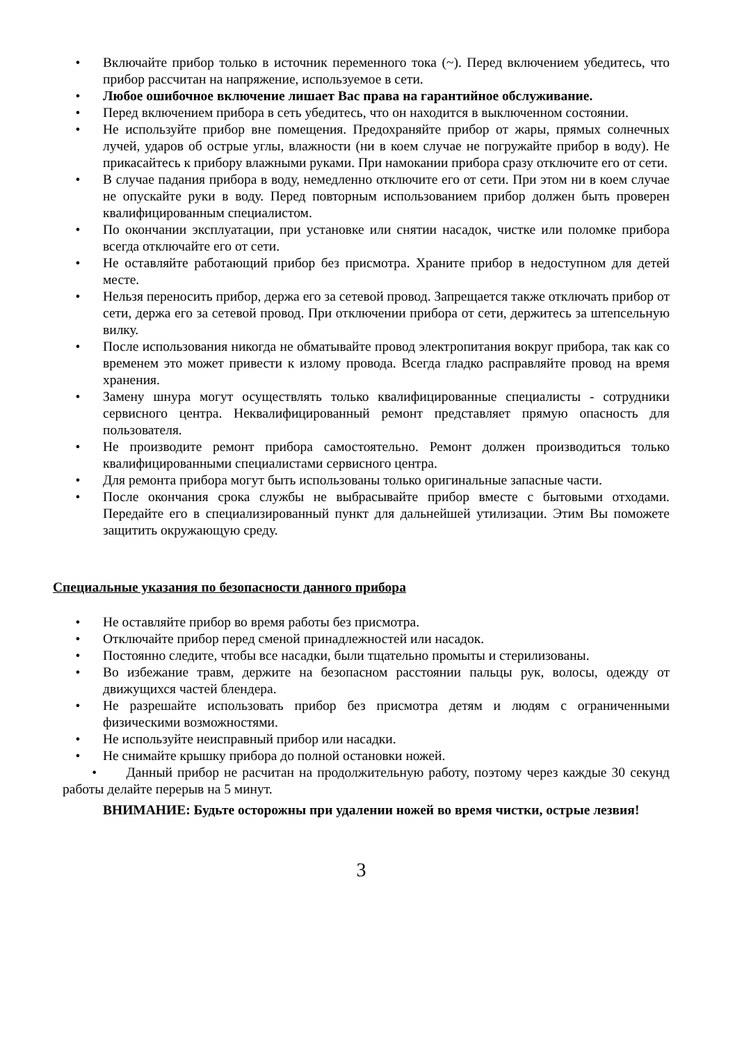• Включайте прибор только в источник переменного тока (~). Перед включением убедитесь, что прибор рассчитан на напряжение, используемое в сети.
• Любое ошибочное включение лишает Вас права на гарантийное обслуживание.
• Перед включением прибора в сеть убедитесь, что он находится в выключенном состоянии.
• Не используйте прибор вне помещения. Предохраняйте прибор от жары, прямых солнечных лучей, ударов об острые углы, влажности (ни в коем случае не погружайте прибор в воду). Не прикасайтесь к прибору влажными руками. При намокании прибора сразу отключите его от сети.
• В случае падания прибора в воду, немедленно отключите его от сети. При этом ни в коем случае не опускайте руки в воду. Перед повторным использованием прибор должен быть проверен квалифицированным специалистом.
• По окончании эксплуатации, при установке или снятии насадок, чистке или поломке прибора всегда отключайте его от сети.
• Не оставляйте работающий прибор без присмотра. Храните прибор в недоступном для детей месте.
• Нельзя переносить прибор, держа его за сетевой провод. Запрещается также отключать прибор от сети, держа его за сетевой провод. При отключении прибора от сети, держитесь за штепсельную вилку.
• После использования никогда не обматывайте провод электропитания вокруг прибора, так как со временем это может привести к излому провода. Всегда гладко расправляйте провод на время хранения.
• Замену шнура могут осуществлять только квалифицированные специалисты - сотрудники сервисного центра. Неквалифицированный ремонт представляет прямую опасность для пользователя.
• Не производите ремонт прибора самостоятельно. Ремонт должен производиться только квалифицированными специалистами сервисного центра.
• Для ремонта прибора могут быть использованы только оригинальные запасные части.
• После окончания срока службы не выбрасывайте прибор вместе с бытовыми отходами. Передайте его в специализированный пункт для дальнейшей утилизации. Этим Вы поможете защитить окружающую среду.
Специальные указания по безопасности данного прибора
• Не оставляйте прибор во время работы без присмотра.
• Отключайте прибор перед сменой принадлежностей или насадок.
• Постоянно следите, чтобы все насадки, были тщательно промыты и стерилизованы.
• Во избежание травм, держите на безопасном расстоянии пальцы рук, волосы, одежду от движущихся частей блендера.
• Не разрешайте использовать прибор без присмотра детям и людям с ограниченными физическими возможностями.
• Не используйте неисправный прибор или насадки.
• Не снимайте крышку прибора до полной остановки ножей.
• Данный прибор не расчитан на продолжительную работу, поэтому через каждые 30 секунд работы делайте перерыв на 5 минут.
ВНИМАНИЕ: Будьте осторожны при удалении ножей во время чистки, острые лезвия!
3